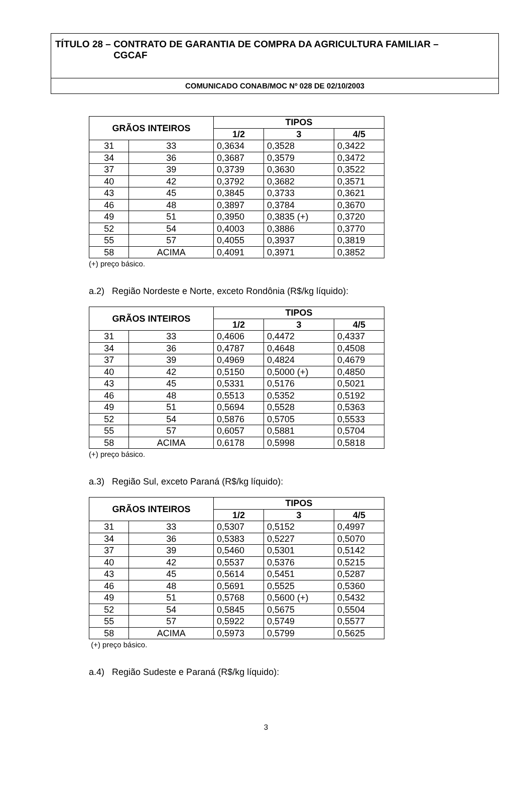TÍTULO 28 – CONTRATO DE GARANTIA DE COMPRA DA AGRICULTURA FAMILIAR –
CGCAF
COMUNICADO CONAB/MOC Nº 028 DE 02/10/2003
| GRÃOS INTEIROS | | TIPOS | | |
| --- | --- | --- | --- | --- |
| | | 1/2 | 3 | 4/5 |
| 31 | 33 | 0,3634 | 0,3528 | 0,3422 |
| 34 | 36 | 0,3687 | 0,3579 | 0,3472 |
| 37 | 39 | 0,3739 | 0,3630 | 0,3522 |
| 40 | 42 | 0,3792 | 0,3682 | 0,3571 |
| 43 | 45 | 0,3845 | 0,3733 | 0,3621 |
| 46 | 48 | 0,3897 | 0,3784 | 0,3670 |
| 49 | 51 | 0,3950 | 0,3835 (+) | 0,3720 |
| 52 | 54 | 0,4003 | 0,3886 | 0,3770 |
| 55 | 57 | 0,4055 | 0,3937 | 0,3819 |
| 58 | ACIMA | 0,4091 | 0,3971 | 0,3852 |
(+) preço básico.
a.2) Região Nordeste e Norte, exceto Rondônia (R$/kg líquido):
| GRÃOS INTEIROS | | TIPOS | | |
| --- | --- | --- | --- | --- |
| | | 1/2 | 3 | 4/5 |
| 31 | 33 | 0,4606 | 0,4472 | 0,4337 |
| 34 | 36 | 0,4787 | 0,4648 | 0,4508 |
| 37 | 39 | 0,4969 | 0,4824 | 0,4679 |
| 40 | 42 | 0,5150 | 0,5000 (+) | 0,4850 |
| 43 | 45 | 0,5331 | 0,5176 | 0,5021 |
| 46 | 48 | 0,5513 | 0,5352 | 0,5192 |
| 49 | 51 | 0,5694 | 0,5528 | 0,5363 |
| 52 | 54 | 0,5876 | 0,5705 | 0,5533 |
| 55 | 57 | 0,6057 | 0,5881 | 0,5704 |
| 58 | ACIMA | 0,6178 | 0,5998 | 0,5818 |
(+) preço básico.
a.3) Região Sul, exceto Paraná (R$/kg líquido):
| GRÃOS INTEIROS | | TIPOS | | |
| --- | --- | --- | --- | --- |
| | | 1/2 | 3 | 4/5 |
| 31 | 33 | 0,5307 | 0,5152 | 0,4997 |
| 34 | 36 | 0,5383 | 0,5227 | 0,5070 |
| 37 | 39 | 0,5460 | 0,5301 | 0,5142 |
| 40 | 42 | 0,5537 | 0,5376 | 0,5215 |
| 43 | 45 | 0,5614 | 0,5451 | 0,5287 |
| 46 | 48 | 0,5691 | 0,5525 | 0,5360 |
| 49 | 51 | 0,5768 | 0,5600 (+) | 0,5432 |
| 52 | 54 | 0,5845 | 0,5675 | 0,5504 |
| 55 | 57 | 0,5922 | 0,5749 | 0,5577 |
| 58 | ACIMA | 0,5973 | 0,5799 | 0,5625 |
(+) preço básico.
a.4) Região Sudeste e Paraná (R$/kg líquido):
3